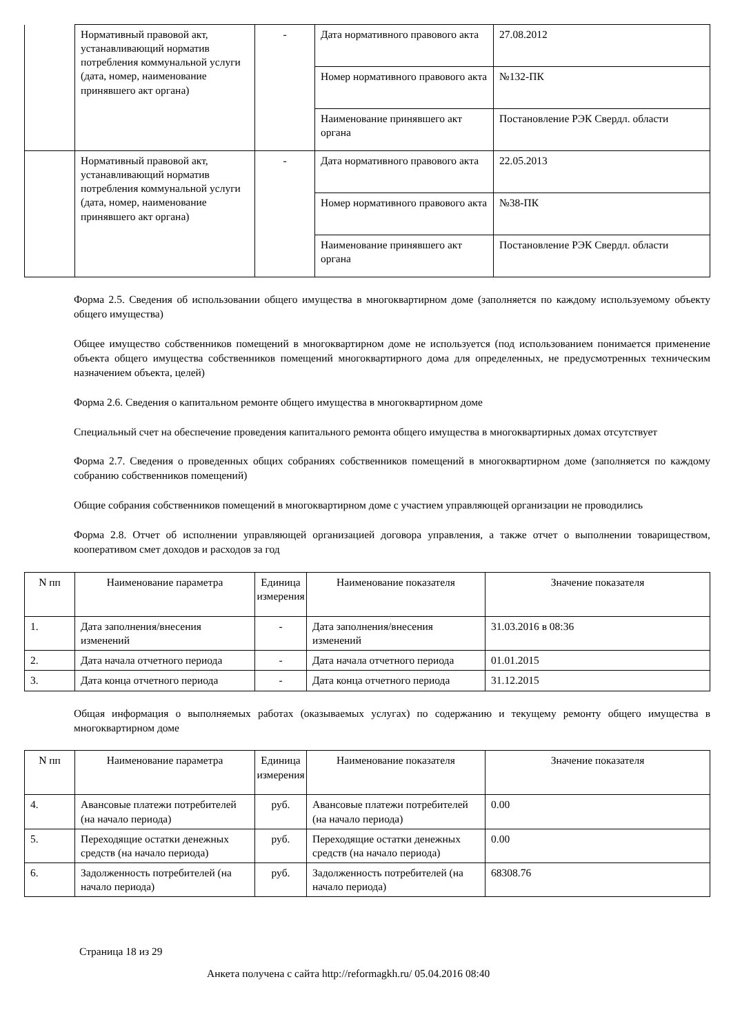| | Нормативный правовой акт, устанавливающий норматив потребления коммунальной услуги (дата, номер, наименование принявшего акт органа) | - | Дата нормативного правового акта | 27.08.2012 |
| | | | Номер нормативного правового акта | №132-ПК |
| | | | Наименование принявшего акт органа | Постановление РЭК Свердл. области |
| | Нормативный правовой акт, устанавливающий норматив потребления коммунальной услуги (дата, номер, наименование принявшего акт органа) | - | Дата нормативного правового акта | 22.05.2013 |
| | | | Номер нормативного правового акта | №38-ПК |
| | | | Наименование принявшего акт органа | Постановление РЭК Свердл. области |
Форма 2.5. Сведения об использовании общего имущества в многоквартирном доме (заполняется по каждому используемому объекту общего имущества)
Общее имущество собственников помещений в многоквартирном доме не используется (под использованием понимается применение объекта общего имущества собственников помещений многоквартирного дома для определенных, не предусмотренных техническим назначением объекта, целей)
Форма 2.6. Сведения о капитальном ремонте общего имущества в многоквартирном доме
Специальный счет на обеспечение проведения капитального ремонта общего имущества в многоквартирных домах отсутствует
Форма 2.7. Сведения о проведенных общих собраниях собственников помещений в многоквартирном доме (заполняется по каждому собранию собственников помещений)
Общие собрания собственников помещений в многоквартирном доме с участием управляющей организации не проводились
Форма 2.8. Отчет об исполнении управляющей организацией договора управления, а также отчет о выполнении товариществом, кооперативом смет доходов и расходов за год
| N пп | Наименование параметра | Единица измерения | Наименование показателя | Значение показателя |
| --- | --- | --- | --- | --- |
| 1. | Дата заполнения/внесения изменений | - | Дата заполнения/внесения изменений | 31.03.2016 в 08:36 |
| 2. | Дата начала отчетного периода | - | Дата начала отчетного периода | 01.01.2015 |
| 3. | Дата конца отчетного периода | - | Дата конца отчетного периода | 31.12.2015 |
Общая информация о выполняемых работах (оказываемых услугах) по содержанию и текущему ремонту общего имущества в многоквартирном доме
| N пп | Наименование параметра | Единица измерения | Наименование показателя | Значение показателя |
| --- | --- | --- | --- | --- |
| 4. | Авансовые платежи потребителей (на начало периода) | руб. | Авансовые платежи потребителей (на начало периода) | 0.00 |
| 5. | Переходящие остатки денежных средств (на начало периода) | руб. | Переходящие остатки денежных средств (на начало периода) | 0.00 |
| 6. | Задолженность потребителей (на начало периода) | руб. | Задолженность потребителей (на начало периода) | 68308.76 |
Страница 18 из 29
Анкета получена с сайта http://reformagkh.ru/ 05.04.2016 08:40